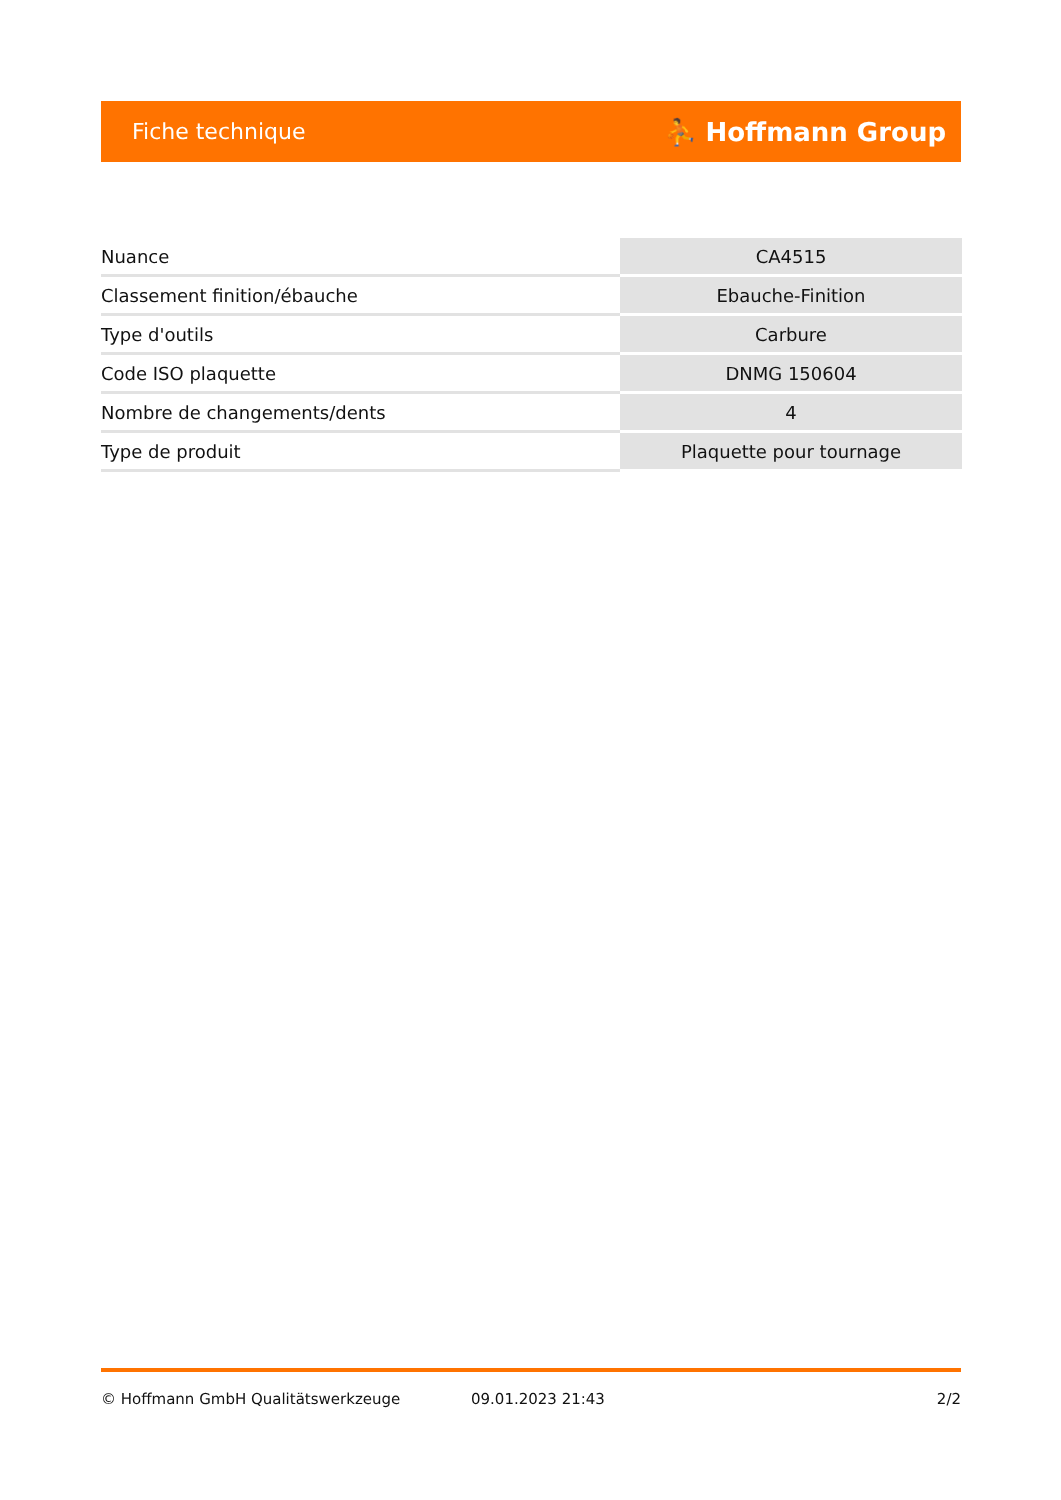Fiche technique ⛹ Hoffmann Group
| Nuance | CA4515 |
| Classement finition/ébauche | Ebauche-Finition |
| Type d'outils | Carbure |
| Code ISO plaquette | DNMG 150604 |
| Nombre de changements/dents | 4 |
| Type de produit | Plaquette pour tournage |
© Hoffmann GmbH Qualitätswerkzeuge 09.01.2023 21:43 2/2